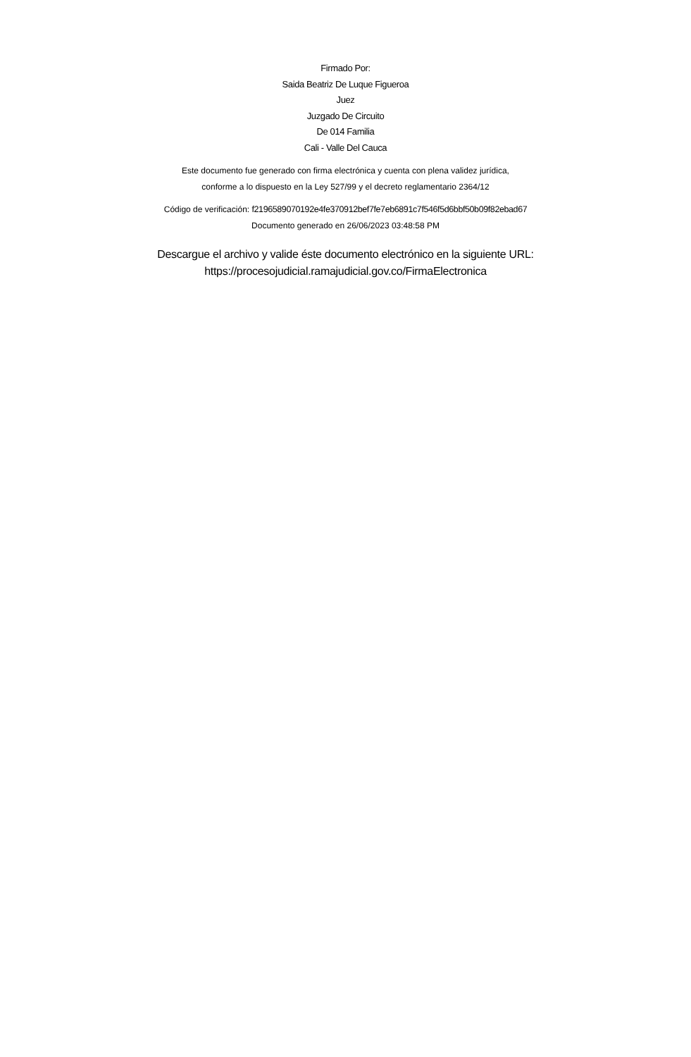Firmado Por:
Saida Beatriz De Luque Figueroa
Juez
Juzgado De Circuito
De 014 Familia
Cali - Valle Del Cauca
Este documento fue generado con firma electrónica y cuenta con plena validez jurídica,
conforme a lo dispuesto en la Ley 527/99 y el decreto reglamentario 2364/12
Código de verificación: f2196589070192e4fe370912bef7fe7eb6891c7f546f5d6bbf50b09f82ebad67
Documento generado en 26/06/2023 03:48:58 PM
Descargue el archivo y valide éste documento electrónico en la siguiente URL:
https://procesojudicial.ramajudicial.gov.co/FirmaElectronica